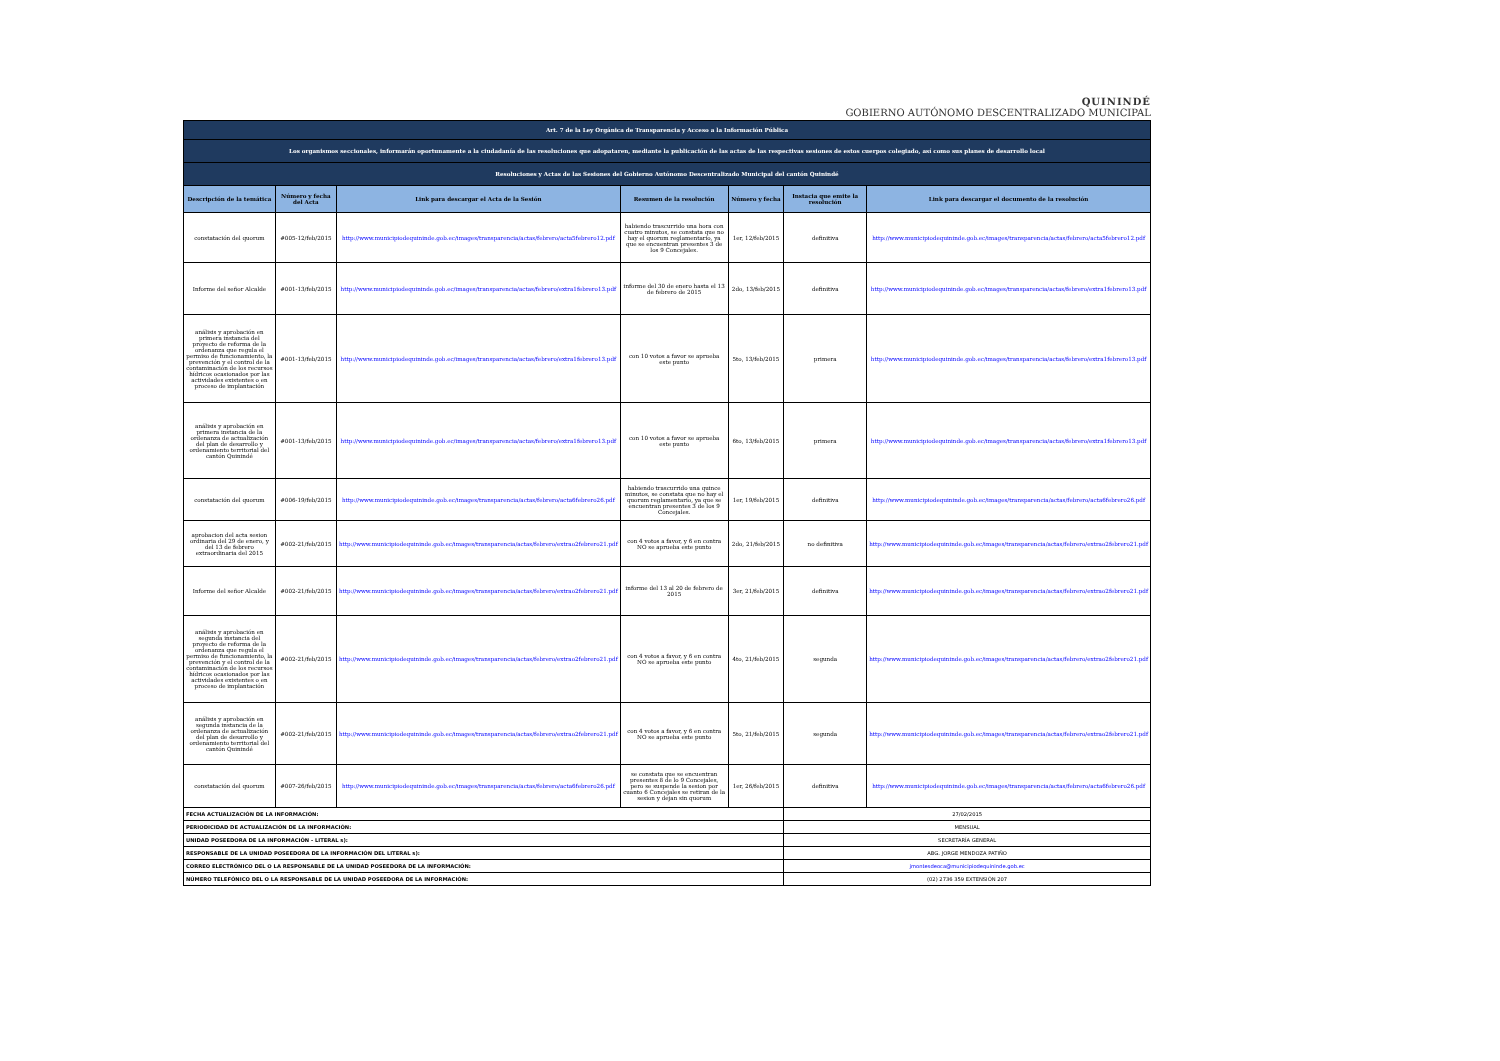QUININDÉ
GOBIERNO AUTÓNOMO DESCENTRALIZADO MUNICIPAL
| Art. 7 de la Ley Orgánica de Transparencia y Acceso a la Información Pública | | | | | | |
| Los organismos seccionales, informarán oportunamente a la ciudadanía de las resoluciones que adopataren, mediante la publicación de las actas de las respectivas sesiones de estos cuerpos colegiado, así como sus planes de desarrollo local | | | | | | |
| Resoluciones y Actas de las Sesiones del Gobierno Autónomo Descentralizado Municipal del cantón Quinindé | | | | | | |
| Descripción de la temática | Número y fecha del Acta | Link para descargar el Acta de la Sesión | Resumen de la resolución | Número y fecha | Instacia que emite la resolución | Link para descargar el documento de la resolución |
| constatación del quorum | #005-12/feb/2015 | http://www.municipiodequininde.gob.ec/images/transparencia/actas/febrero/acta5febrero12.pdf | habiendo trascurrido una hora con cuatro minutos, se constata que no hay el quorum reglamentario, ya que se encuentran presentes 3 de los 9 Concejales. | 1er, 12/feb/2015 | definitiva | http://www.municipiodequininde.gob.ec/images/transparencia/actas/febrero/acta5febrero12.pdf |
| Informe del señor Alcalde | #001-13/feb/2015 | http://www.municipiodequininde.gob.ec/images/transparencia/actas/febrero/extra1febrero13.pdf | informe del 30 de enero hasta el 13 de febrero de 2015 | 2do, 13/feb/2015 | definitiva | http://www.municipiodequininde.gob.ec/images/transparencia/actas/febrero/extra1febrero13.pdf |
| análisis y aprobación en primera instancia del proyecto de reforma de la ordenanza que regula el permiso de funcionamiento, la prevención y el control de la contaminación de los recursos hídricos ocasionados por las actividades existentes o en proceso de implantación | #001-13/feb/2015 | http://www.municipiodequininde.gob.ec/images/transparencia/actas/febrero/extra1febrero13.pdf | con 10 votos a favor se aprueba este punto | 5to, 13/feb/2015 | primera | http://www.municipiodequininde.gob.ec/images/transparencia/actas/febrero/extra1febrero13.pdf |
| análisis y aprobación en primera instancia de la ordenanza de actualización del plan de desarrollo y ordenamiento territorial del cantón Quinindé | #001-13/feb/2015 | http://www.municipiodequininde.gob.ec/images/transparencia/actas/febrero/extra1febrero13.pdf | con 10 votos a favor se aprueba este punto | 6to, 13/feb/2015 | primera | http://www.municipiodequininde.gob.ec/images/transparencia/actas/febrero/extra1febrero13.pdf |
| constatación del quorum | #006-19/feb/2015 | http://www.municipiodequininde.gob.ec/images/transparencia/actas/febrero/acta6febrero26.pdf | habiendo trascurrido una quince minutos, se constata que no hay el quorum reglamentario, ya que se encuentran presentes 3 de los 9 Concejales. | 1er, 19/feb/2015 | definitiva | http://www.municipiodequininde.gob.ec/images/transparencia/actas/febrero/acta6febrero26.pdf |
| aprobacion del acta sesion ordinaria del 29 de enero, y del 13 de febrero extraordinaria del 2015 | #002-21/feb/2015 | http://www.municipiodequininde.gob.ec/images/transparencia/actas/febrero/extrao2febrero21.pdf | con 4 votos a favor, y 6 en contra NO se aprueba este punto | 2do, 21/feb/2015 | no definitiva | http://www.municipiodequininde.gob.ec/images/transparencia/actas/febrero/extrao2febrero21.pdf |
| Informe del señor Alcalde | #002-21/feb/2015 | http://www.municipiodequininde.gob.ec/images/transparencia/actas/febrero/extrao2febrero21.pdf | informe del 13 al 20 de febrero de 2015 | 3er, 21/feb/2015 | definitiva | http://www.municipiodequininde.gob.ec/images/transparencia/actas/febrero/extrao2febrero21.pdf |
| análisis y aprobación en segunda instancia del proyecto de reforma de la ordenanza que regula el permiso de funcionamiento, la prevención y el control de la contaminación de los recursos hídricos ocasionados por las actividades existentes o en proceso de implantación | #002-21/feb/2015 | http://www.municipiodequininde.gob.ec/images/transparencia/actas/febrero/extrao2febrero21.pdf | con 4 votos a favor, y 6 en contra NO se aprueba este punto | 4to, 21/feb/2015 | segunda | http://www.municipiodequininde.gob.ec/images/transparencia/actas/febrero/extrao2febrero21.pdf |
| análisis y aprobación en segunda instancia de la ordenanza de actualización del plan de desarrollo y ordenamiento territorial del cantón Quinindé | #002-21/feb/2015 | http://www.municipiodequininde.gob.ec/images/transparencia/actas/febrero/extrao2febrero21.pdf | con 4 votos a favor, y 6 en contra NO se aprueba este punto | 5to, 21/feb/2015 | segunda | http://www.municipiodequininde.gob.ec/images/transparencia/actas/febrero/extrao2febrero21.pdf |
| constatación del quorum | #007-26/feb/2015 | http://www.municipiodequininde.gob.ec/images/transparencia/actas/febrero/acta6febrero26.pdf | se constata que se encuentran presentes 8 de lo 9 Concejales, pero se suspende la sesion por cuanto 6 Concejales se retiran de la sesion y dejan sin quorum | 1er, 26/feb/2015 | definitiva | http://www.municipiodequininde.gob.ec/images/transparencia/actas/febrero/acta6febrero26.pdf |
| FECHA ACTUALIZACIÓN DE LA INFORMACIÓN: | | | | | 27/02/2015 | |
| PERIODICIDAD DE ACTUALIZACIÓN DE LA INFORMACIÓN: | | | | | MENSUAL | |
| UNIDAD POSEEDORA DE LA INFORMACIÓN - LITERAL s): | | | | | SECRETARÍA GENERAL | |
| RESPONSABLE DE LA UNIDAD POSEEDORA DE LA INFORMACIÓN DEL LITERAL s): | | | | | ABG. JORGE MENDOZA PATIÑO | |
| CORREO ELECTRÓNICO DEL O LA RESPONSABLE DE LA UNIDAD POSEEDORA DE LA INFORMACIÓN: | | | | | jmontesdeoca@municipiodequininde.gob.ec | |
| NÚMERO TELEFÓNICO DEL O LA RESPONSABLE DE LA UNIDAD POSEEDORA DE LA INFORMACIÓN: | | | | | (02) 2736 359 EXTENSIÓN 207 | |